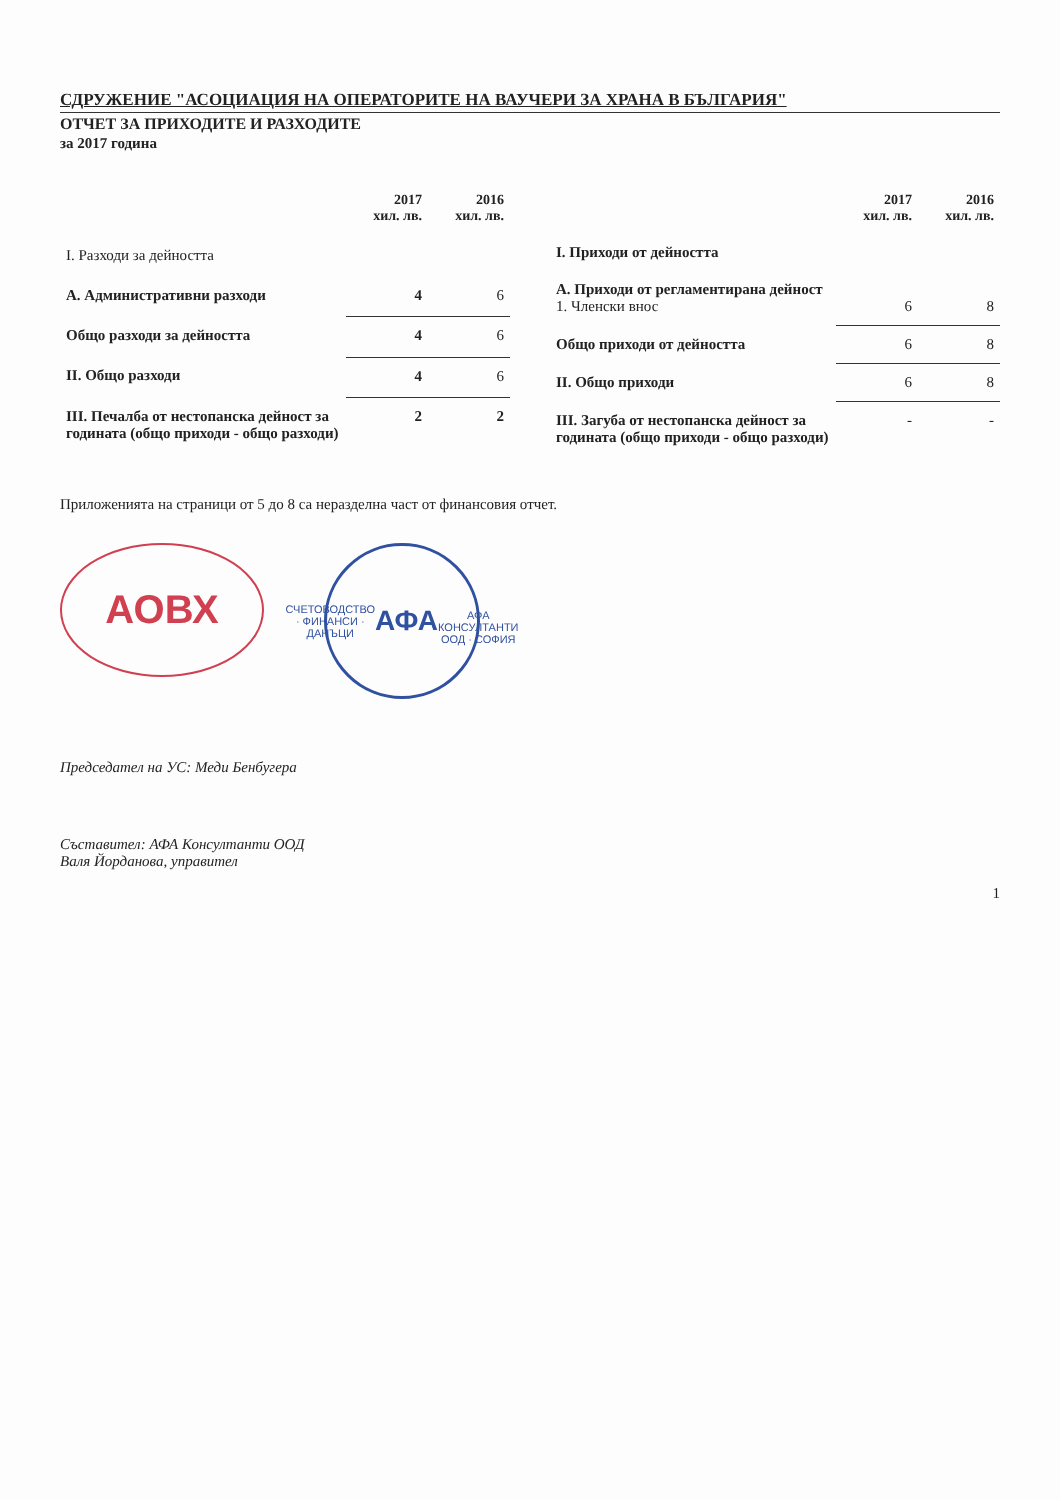СДРУЖЕНИЕ "АСОЦИАЦИЯ НА ОПЕРАТОРИТЕ НА ВАУЧЕРИ ЗА ХРАНА В БЪЛГАРИЯ"
ОТЧЕТ ЗА ПРИХОДИТЕ И РАЗХОДИТЕ
за 2017 година
| | 2017 хил. лв. | 2016 хил. лв. |
| --- | --- | --- |
| I. Разходи за дейността | | |
| А. Административни разходи | 4 | 6 |
| Общо разходи за дейността | 4 | 6 |
| II. Общо разходи | 4 | 6 |
| III. Печалба от нестопанска дейност за годината (общо приходи - общо разходи) | 2 | 2 |
| | 2017 хил. лв. | 2016 хил. лв. |
| --- | --- | --- |
| I. Приходи от дейността | | |
| А. Приходи от регламентирана дейност 1. Членски внос | 6 | 8 |
| Общо приходи от дейността | 6 | 8 |
| II. Общо приходи | 6 | 8 |
| III. Загуба от нестопанска дейност за годината (общо приходи - общо разходи) | - | - |
Приложенията на страници от 5 до 8 са неразделна част от финансовия отчет.
АОВХ
СЧЕТОВОДСТВО · ФИНАНСИ · ДАНЪЦИ
АФА
АФА КОНСУЛТАНТИ ООД · СОФИЯ
Председател на УС: Меди Бенбугера
Съставител: АФА Консултанти ООД
Валя Йорданова, управител
1